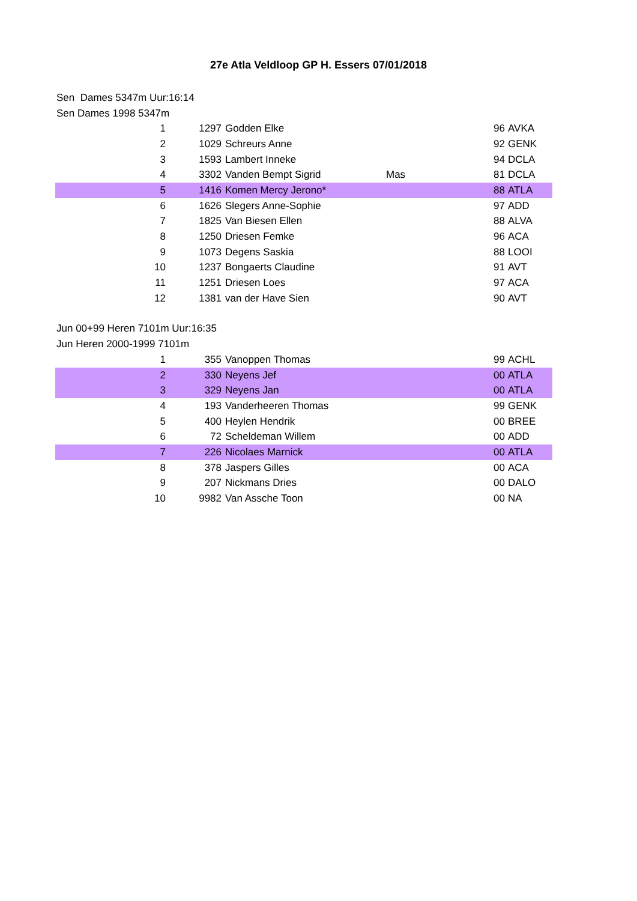27e Atla Veldloop GP H. Essers 07/01/2018
| Sen Dames 5347m Uur:16:14 | | | | | |
| Sen Dames 1998 5347m | | | | | |
| 1 | 1297 | Godden Elke | | 96 | AVKA |
| 2 | 1029 | Schreurs Anne | | 92 | GENK |
| 3 | 1593 | Lambert Inneke | | 94 | DCLA |
| 4 | 3302 | Vanden Bempt Sigrid | Mas | 81 | DCLA |
| 5 | 1416 | Komen Mercy Jerono* | | 88 | ATLA |
| 6 | 1626 | Slegers Anne-Sophie | | 97 | ADD |
| 7 | 1825 | Van Biesen Ellen | | 88 | ALVA |
| 8 | 1250 | Driesen Femke | | 96 | ACA |
| 9 | 1073 | Degens Saskia | | 88 | LOOI |
| 10 | 1237 | Bongaerts Claudine | | 91 | AVT |
| 11 | 1251 | Driesen Loes | | 97 | ACA |
| 12 | 1381 | van der Have Sien | | 90 | AVT |
| Jun 00+99 Heren 7101m Uur:16:35 | | | | | |
| Jun Heren 2000-1999 7101m | | | | | |
| 1 | 355 | Vanoppen Thomas | | 99 | ACHL |
| 2 | 330 | Neyens Jef | | 00 | ATLA |
| 3 | 329 | Neyens Jan | | 00 | ATLA |
| 4 | 193 | Vanderheeren Thomas | | 99 | GENK |
| 5 | 400 | Heylen Hendrik | | 00 | BREE |
| 6 | 72 | Scheldeman Willem | | 00 | ADD |
| 7 | 226 | Nicolaes Marnick | | 00 | ATLA |
| 8 | 378 | Jaspers Gilles | | 00 | ACA |
| 9 | 207 | Nickmans Dries | | 00 | DALO |
| 10 | 9982 | Van Assche Toon | | 00 | NA |